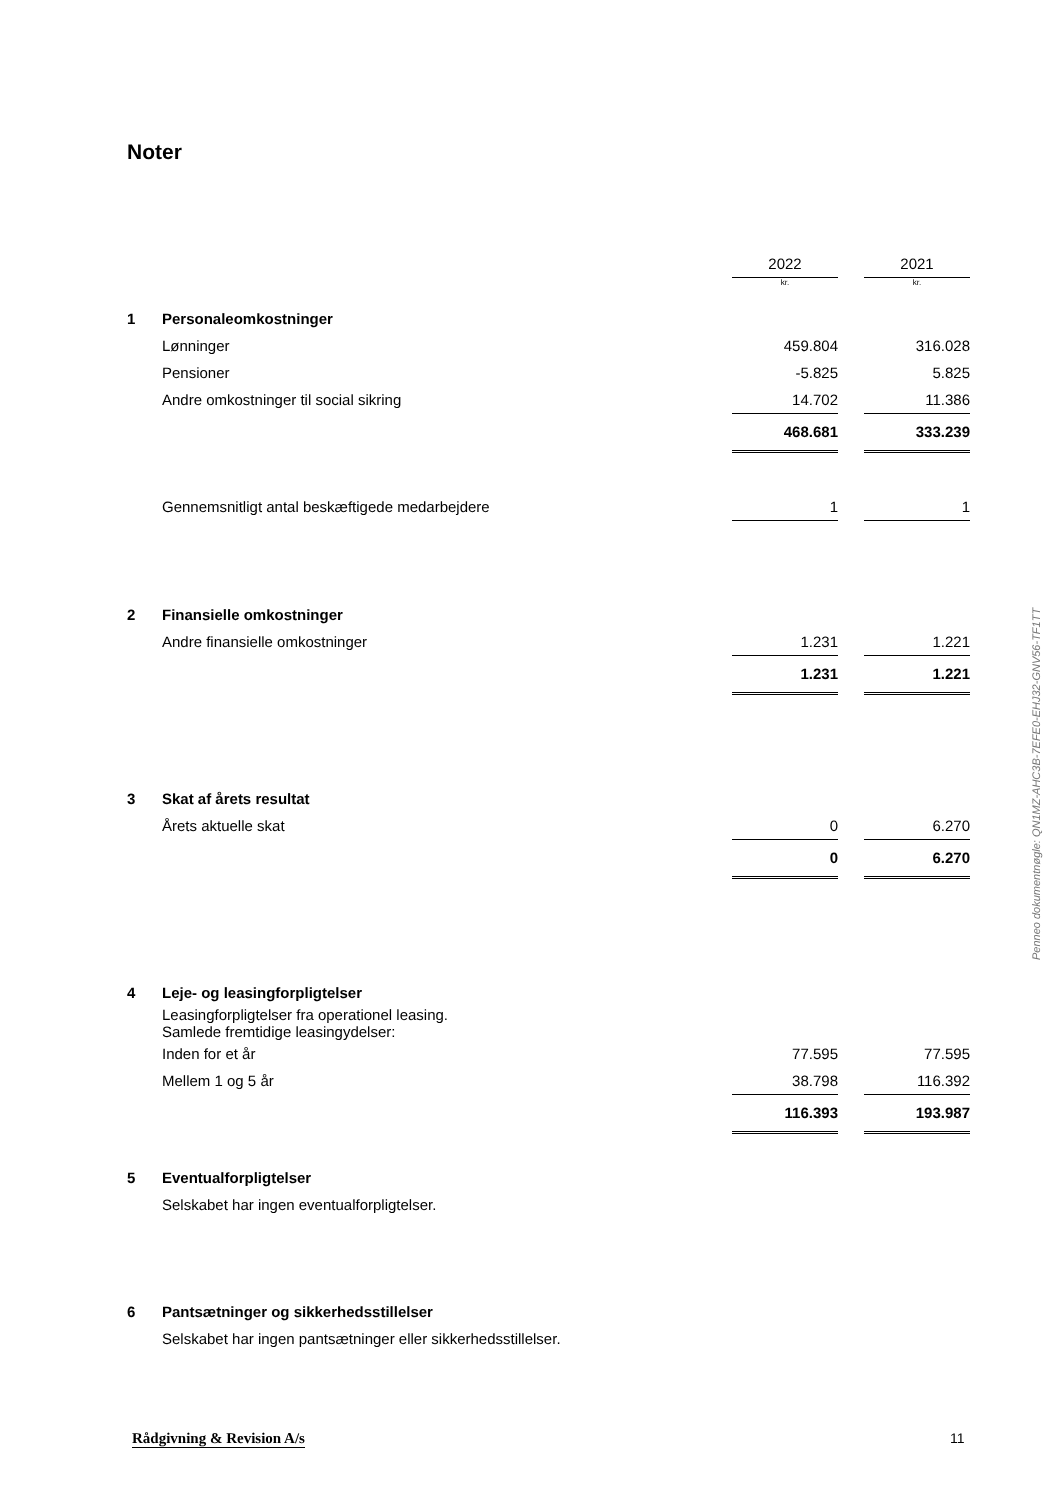Noter
| | | 2022 | | 2021 |
| | | kr. | | kr. |
| 1 | Personaleomkostninger | | | |
| | Lønninger | 459.804 | | 316.028 |
| | Pensioner | -5.825 | | 5.825 |
| | Andre omkostninger til social sikring | 14.702 | | 11.386 |
| | | 468.681 | | 333.239 |
| | Gennemsnitligt antal beskæftigede medarbejdere | 1 | | 1 |
| 2 | Finansielle omkostninger | | | |
| | Andre finansielle omkostninger | 1.231 | | 1.221 |
| | | 1.231 | | 1.221 |
| 3 | Skat af årets resultat | | | |
| | Årets aktuelle skat | 0 | | 6.270 |
| | | 0 | | 6.270 |
| 4 | Leje- og leasingforpligtelser | | | |
| | Leasingforpligtelser fra operationel leasing. Samlede fremtidige leasingydelser: | | | |
| | Inden for et år | 77.595 | | 77.595 |
| | Mellem 1 og 5 år | 38.798 | | 116.392 |
| | | 116.393 | | 193.987 |
| 5 | Eventualforpligtelser | | | |
| | Selskabet har ingen eventualforpligtelser. | | | |
| 6 | Pantsætninger og sikkerhedsstillelser | | | |
| | Selskabet har ingen pantsætninger eller sikkerhedsstillelser. | | | |
Penneo dokumentnøgle: QN1MZ-AHC3B-7EFE0-EHJ32-GNV56-TF1TT
Rådgivning & Revision A/s 11